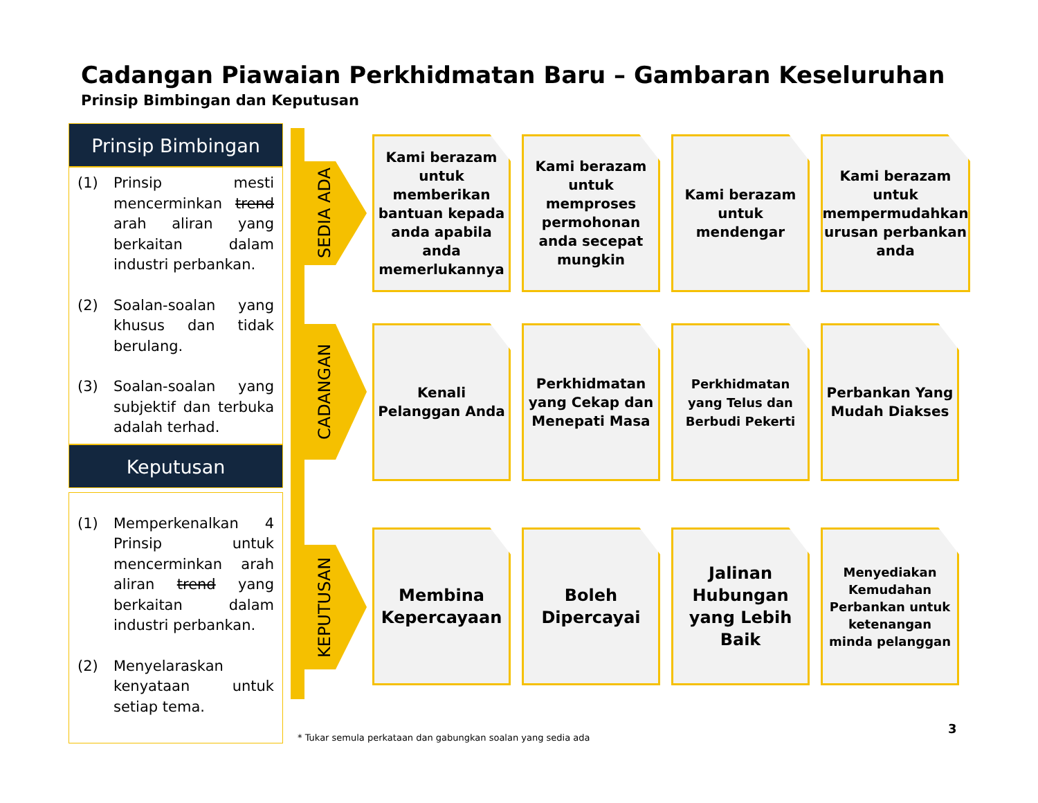Cadangan Piawaian Perkhidmatan Baru – Gambaran Keseluruhan
Prinsip Bimbingan dan Keputusan
Prinsip Bimbingan
(1) Prinsip mesti mencerminkan trend arah aliran yang berkaitan dalam industri perbankan.
(2) Soalan-soalan yang khusus dan tidak berulang.
(3) Soalan-soalan yang subjektif dan terbuka adalah terhad.
Keputusan
(1) Memperkenalkan 4 Prinsip untuk mencerminkan arah aliran trend yang berkaitan dalam industri perbankan.
(2) Menyelaraskan kenyataan untuk setiap tema.
SEDIA ADA
CADANGAN
KEPUTUSAN
Kami berazam untuk memberikan bantuan kepada anda apabila anda memerlukannya
Kami berazam untuk memproses permohonan anda secepat mungkin
Kami berazam untuk mendengar
Kami berazam untuk mempermudahkan urusan perbankan anda
Kenali Pelanggan Anda
Perkhidmatan yang Cekap dan Menepati Masa
Perkhidmatan yang Telus dan Berbudi Pekerti
Perbankan Yang Mudah Diakses
Membina Kepercayaan
Boleh Dipercayai
Jalinan Hubungan yang Lebih Baik
Menyediakan Kemudahan Perbankan untuk ketenangan minda pelanggan
* Tukar semula perkataan dan gabungkan soalan yang sedia ada
3